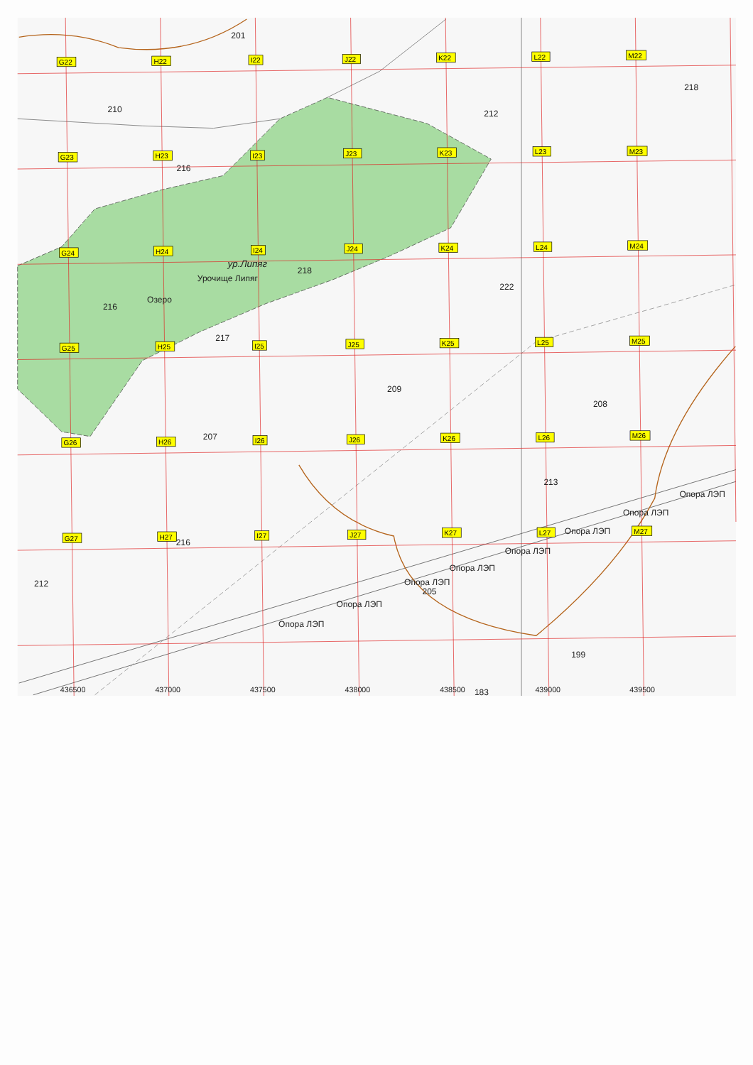G22
H22
I22
J22
K22
L22
M22
G23
H23
I23
J23
K23
L23
M23
G24
H24
I24
J24
K24
L24
M24
G25
H25
I25
J25
K25
L25
M25
G26
H26
I26
J26
K26
L26
M26
G27
H27
I27
J27
K27
L27
M27
201
210
212
218
216
218
222
216
217
209
208
207
213
216
212
205
199
183
ур.Липяг
Урочище Липяг
Озеро
Опора ЛЭП
Опора ЛЭП
Опора ЛЭП
Опора ЛЭП
Опора ЛЭП
Опора ЛЭП
Опора ЛЭП
Опора ЛЭП
436500
437000
437500
438000
438500
439000
439500